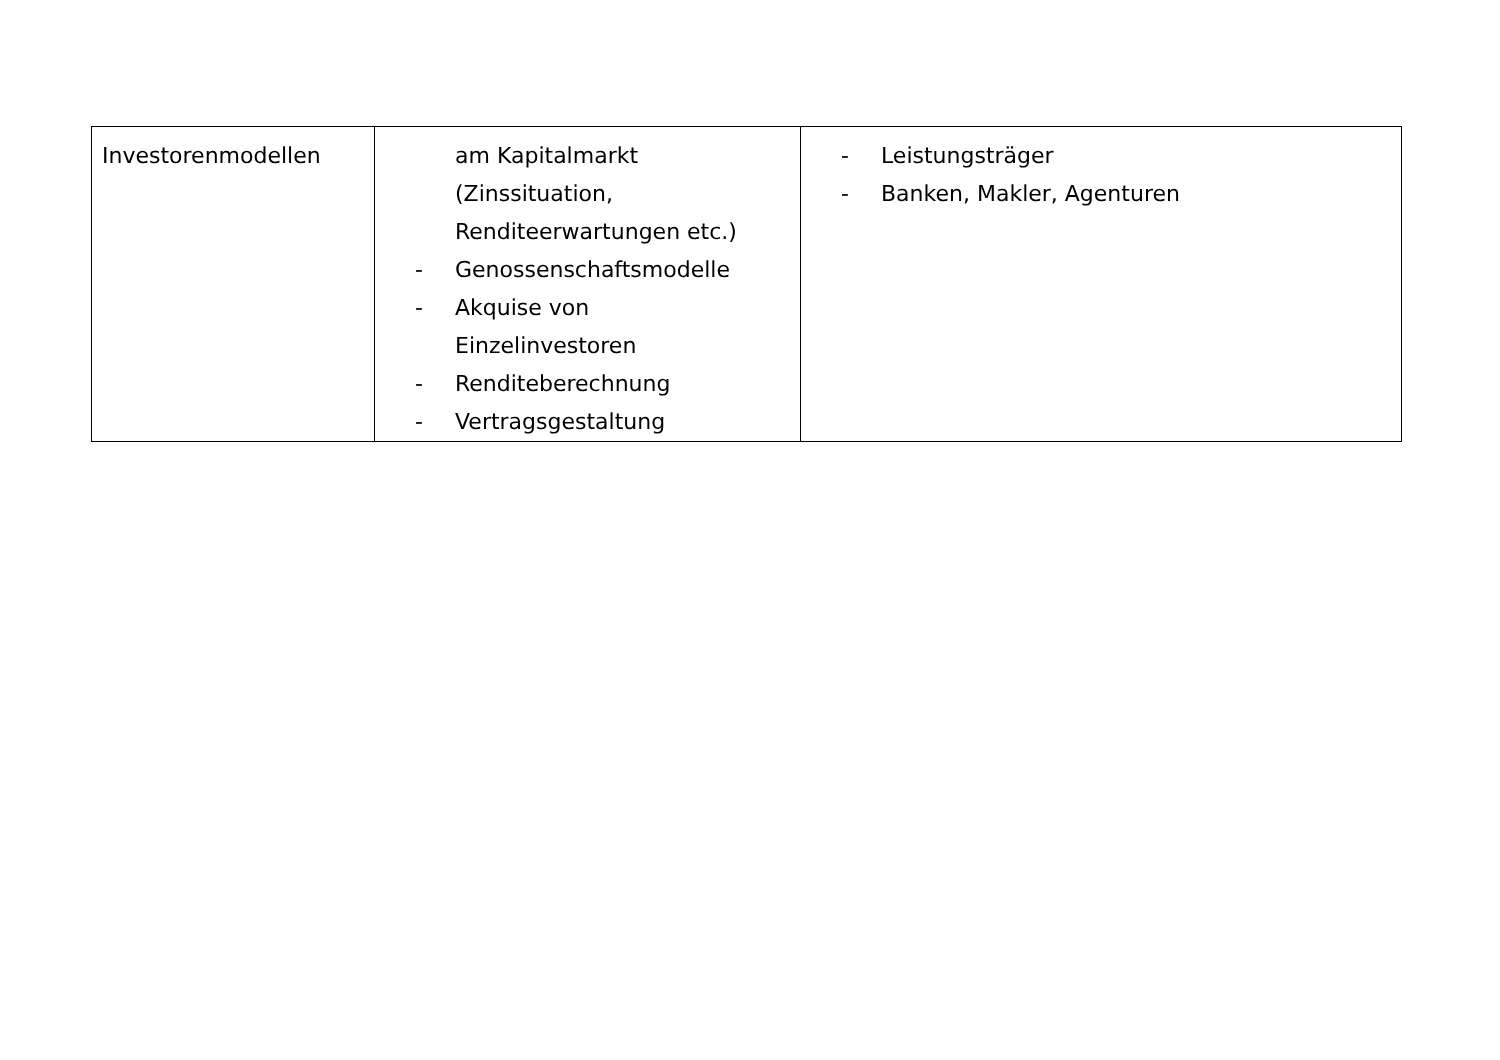| Investorenmodellen | am Kapitalmarkt (Zinssituation, Renditeerwartungen etc.) - Genossenschaftsmodelle - Akquise von Einzelinvestoren - Renditeberechnung - Vertragsgestaltung | - Leistungsträger - Banken, Makler, Agenturen |